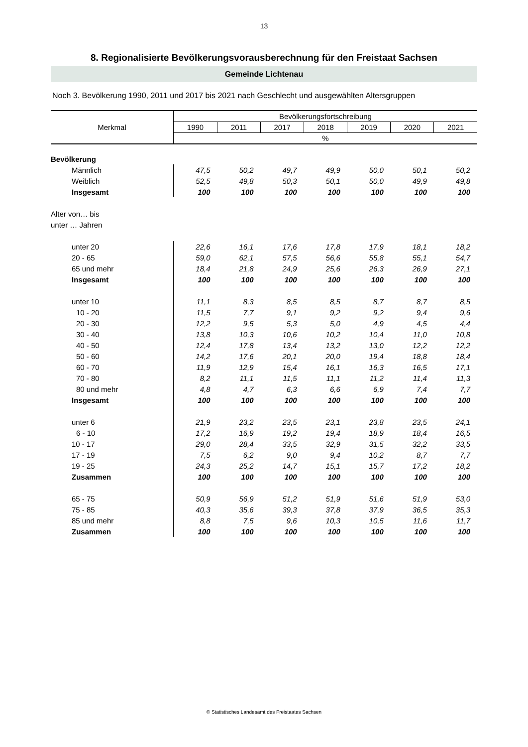13
8. Regionalisierte Bevölkerungsvorausberechnung für den Freistaat Sachsen
Gemeinde Lichtenau
Noch 3. Bevölkerung 1990, 2011 und 2017 bis 2021 nach Geschlecht und ausgewählten Altersgruppen
| Merkmal | Bevölkerungsfortschreibung | | | | | | |
| --- | --- | --- | --- | --- | --- | --- | --- |
| | 1990 | 2011 | 2017 | 2018 | 2019 | 2020 | 2021 |
| | % | | | | | | |
| Bevölkerung | | | | | | | |
| Männlich | 47,5 | 50,2 | 49,7 | 49,9 | 50,0 | 50,1 | 50,2 |
| Weiblich | 52,5 | 49,8 | 50,3 | 50,1 | 50,0 | 49,9 | 49,8 |
| Insgesamt | 100 | 100 | 100 | 100 | 100 | 100 | 100 |
| Alter von… bis | | | | | | | |
| unter … Jahren | | | | | | | |
| unter 20 | 22,6 | 16,1 | 17,6 | 17,8 | 17,9 | 18,1 | 18,2 |
| 20 - 65 | 59,0 | 62,1 | 57,5 | 56,6 | 55,8 | 55,1 | 54,7 |
| 65 und mehr | 18,4 | 21,8 | 24,9 | 25,6 | 26,3 | 26,9 | 27,1 |
| Insgesamt | 100 | 100 | 100 | 100 | 100 | 100 | 100 |
| unter 10 | 11,1 | 8,3 | 8,5 | 8,5 | 8,7 | 8,7 | 8,5 |
| 10 - 20 | 11,5 | 7,7 | 9,1 | 9,2 | 9,2 | 9,4 | 9,6 |
| 20 - 30 | 12,2 | 9,5 | 5,3 | 5,0 | 4,9 | 4,5 | 4,4 |
| 30 - 40 | 13,8 | 10,3 | 10,6 | 10,2 | 10,4 | 11,0 | 10,8 |
| 40 - 50 | 12,4 | 17,8 | 13,4 | 13,2 | 13,0 | 12,2 | 12,2 |
| 50 - 60 | 14,2 | 17,6 | 20,1 | 20,0 | 19,4 | 18,8 | 18,4 |
| 60 - 70 | 11,9 | 12,9 | 15,4 | 16,1 | 16,3 | 16,5 | 17,1 |
| 70 - 80 | 8,2 | 11,1 | 11,5 | 11,1 | 11,2 | 11,4 | 11,3 |
| 80 und mehr | 4,8 | 4,7 | 6,3 | 6,6 | 6,9 | 7,4 | 7,7 |
| Insgesamt | 100 | 100 | 100 | 100 | 100 | 100 | 100 |
| unter 6 | 21,9 | 23,2 | 23,5 | 23,1 | 23,8 | 23,5 | 24,1 |
| 6 - 10 | 17,2 | 16,9 | 19,2 | 19,4 | 18,9 | 18,4 | 16,5 |
| 10 - 17 | 29,0 | 28,4 | 33,5 | 32,9 | 31,5 | 32,2 | 33,5 |
| 17 - 19 | 7,5 | 6,2 | 9,0 | 9,4 | 10,2 | 8,7 | 7,7 |
| 19 - 25 | 24,3 | 25,2 | 14,7 | 15,1 | 15,7 | 17,2 | 18,2 |
| Zusammen | 100 | 100 | 100 | 100 | 100 | 100 | 100 |
| 65 - 75 | 50,9 | 56,9 | 51,2 | 51,9 | 51,6 | 51,9 | 53,0 |
| 75 - 85 | 40,3 | 35,6 | 39,3 | 37,8 | 37,9 | 36,5 | 35,3 |
| 85 und mehr | 8,8 | 7,5 | 9,6 | 10,3 | 10,5 | 11,6 | 11,7 |
| Zusammen | 100 | 100 | 100 | 100 | 100 | 100 | 100 |
© Statistisches Landesamt des Freistaates Sachsen